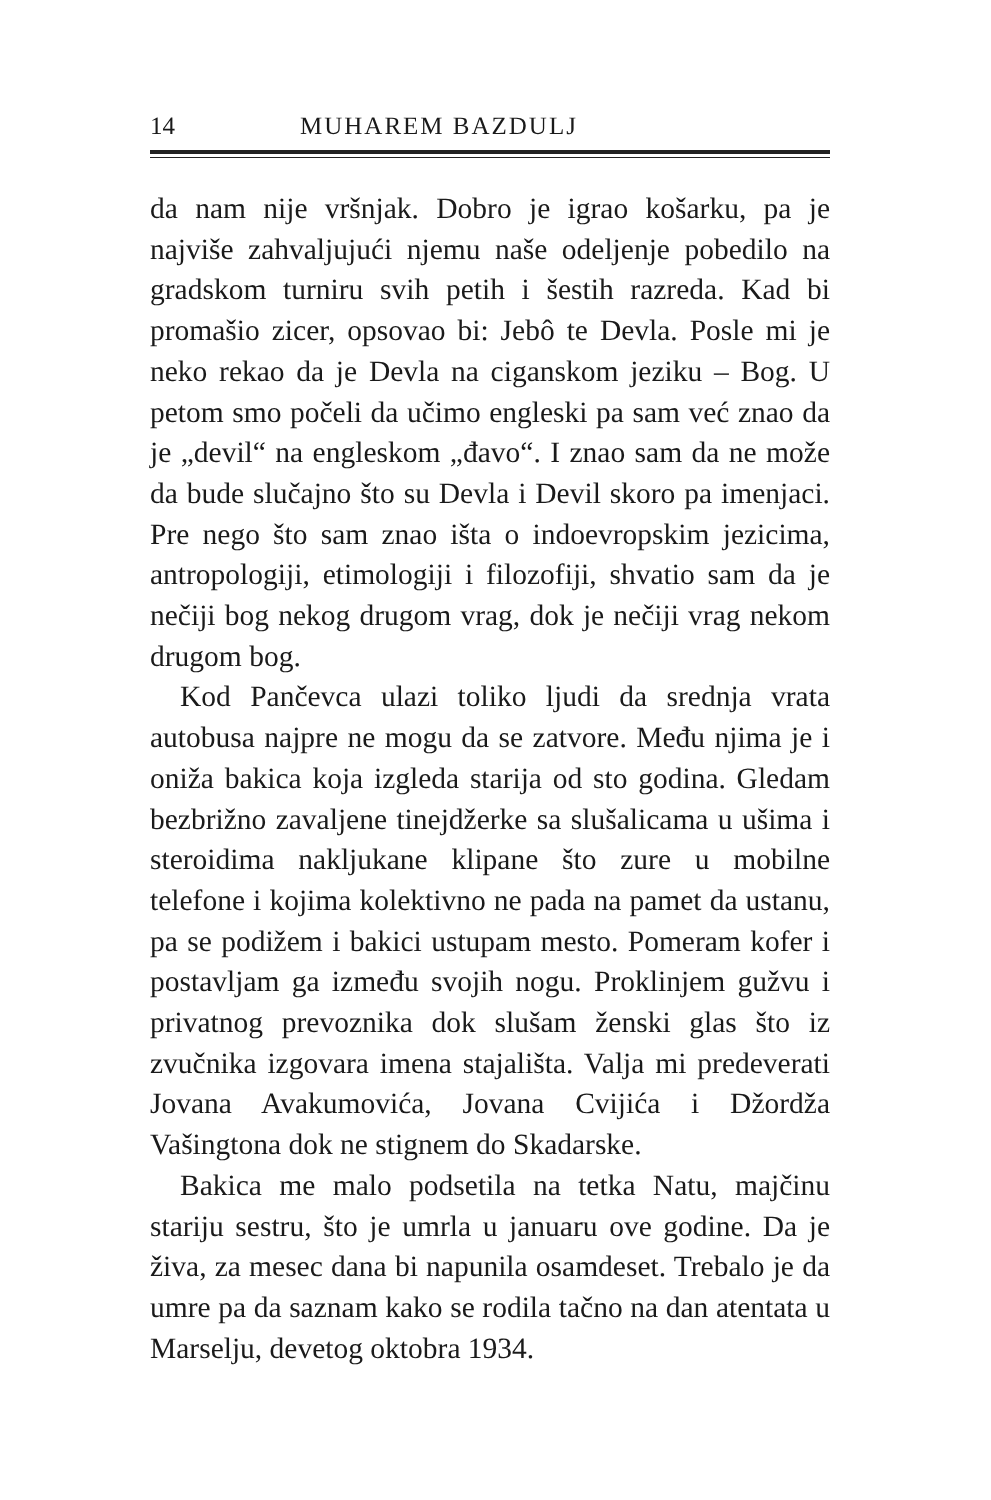14 MUHAREM BAZDULJ
da nam nije vršnjak. Dobro je igrao košarku, pa je najviše zahvaljujući njemu naše odeljenje pobedilo na gradskom turniru svih petih i šestih razreda. Kad bi promašio zicer, opsovao bi: Jebô te Devla. Posle mi je neko rekao da je Devla na ciganskom jeziku – Bog. U petom smo počeli da učimo engleski pa sam već znao da je „devil“ na engleskom „đavo“. I znao sam da ne može da bude slučajno što su Devla i Devil skoro pa imenjaci. Pre nego što sam znao išta o indoevropskim jezicima, antropologiji, etimologiji i filozofiji, shvatio sam da je nečiji bog nekog drugom vrag, dok je nečiji vrag nekom drugom bog.
Kod Pančevca ulazi toliko ljudi da srednja vrata autobusa najpre ne mogu da se zatvore. Među njima je i oniža bakica koja izgleda starija od sto godina. Gledam bezbrižno zavaljene tinejdžerke sa slušalicama u ušima i steroidima nakljukane klipane što zure u mobilne telefone i kojima kolektivno ne pada na pamet da ustanu, pa se podižem i bakici ustupam mesto. Pomeram kofer i postavljam ga između svojih nogu. Proklinjem gužvu i privatnog prevoznika dok slušam ženski glas što iz zvučnika izgovara imena stajališta. Valja mi predeverati Jovana Avakumovića, Jovana Cvijića i Džordža Vašingtona dok ne stignem do Skadarske.
Bakica me malo podsetila na tetka Natu, majčinu stariju sestru, što je umrla u januaru ove godine. Da je živa, za mesec dana bi napunila osamdeset. Trebalo je da umre pa da saznam kako se rodila tačno na dan atentata u Marselju, devetog oktobra 1934.